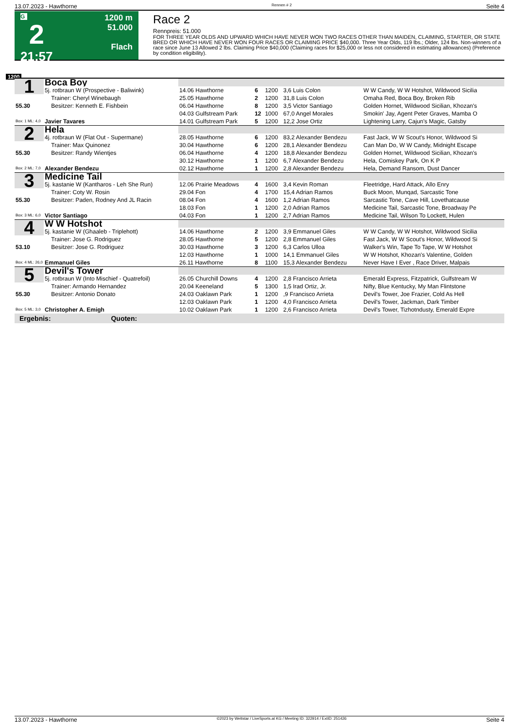13.07.2023 - Hawthorne Rennen # 2 Seite 4
G
2
21:57
1200 m
51.000
Flach
Race 2
Rennpreis: 51.000
FOR THREE YEAR OLDS AND UPWARD WHICH HAVE NEVER WON TWO RACES OTHER THAN MAIDEN, CLAIMING, STARTER, OR STATE BRED OR WHICH HAVE NEVER WON FOUR RACES OR CLAIMING PRICE $40,000. Three Year Olds, 119 lbs.; Older, 124 lbs. Non-winners of a race since June 13 Allowed 2 lbs. Claiming Price $40,000 (Claiming races for $25,000 or less not considered in estimating allowances) (Preference by condition eligibility).
1200
| 1 | Boca Boy | | | | | |
| | 5j. rotbraun W (Prospective - Baliwink) | 14.06 Hawthorne | 6 | 1200 | 3,6 Luis Colon | W W Candy, W W Hotshot, Wildwood Sicilia |
| | Trainer: Cheryl Winebaugh | 25.05 Hawthorne | 2 | 1200 | 31,8 Luis Colon | Omaha Red, Boca Boy, Broken Rib |
| 55.30 | Besitzer: Kenneth E. Fishbein | 06.04 Hawthorne | 8 | 1200 | 3,5 Victor Santiago | Golden Hornet, Wildwood Sicilian, Khozan's |
| | | 04.03 Gulfstream Park | 12 | 1000 | 67,0 Angel Morales | Smokin' Jay, Agent Peter Graves, Mamba O |
| Box: 1 ML: 4,0 | Javier Tavares | 14.01 Gulfstream Park | 5 | 1200 | 12,2 Jose Ortiz | Lightening Larry, Cajun's Magic, Gatsby |
| 2 | Hela | | | | | |
| | 4j. rotbraun W (Flat Out - Supermane) | 28.05 Hawthorne | 6 | 1200 | 83,2 Alexander Bendezu | Fast Jack, W W Scout's Honor, Wildwood Si |
| | Trainer: Max Quinonez | 30.04 Hawthorne | 6 | 1200 | 28,1 Alexander Bendezu | Can Man Do, W W Candy, Midnight Escape |
| 55.30 | Besitzer: Randy Wientjes | 06.04 Hawthorne | 4 | 1200 | 18,8 Alexander Bendezu | Golden Hornet, Wildwood Sicilian, Khozan's |
| | | 30.12 Hawthorne | 1 | 1200 | 6,7 Alexander Bendezu | Hela, Comiskey Park, On K P |
| Box: 2 ML: 7,0 | Alexander Bendezu | 02.12 Hawthorne | 1 | 1200 | 2,8 Alexander Bendezu | Hela, Demand Ransom, Dust Dancer |
| 3 | Medicine Tail | | | | | |
| | 5j. kastanie W (Kantharos - Leh She Run) | 12.06 Prairie Meadows | 4 | 1600 | 3,4 Kevin Roman | Fleetridge, Hard Attack, Allo Enry |
| | Trainer: Coty W. Rosin | 29.04 Fon | 4 | 1700 | 15,4 Adrian Ramos | Buck Moon, Munqad, Sarcastic Tone |
| 55.30 | Besitzer: Paden, Rodney And JL Racin | 08.04 Fon | 4 | 1600 | 1,2 Adrian Ramos | Sarcastic Tone, Cave Hill, Lovethatcause |
| | | 18.03 Fon | 1 | 1200 | 2,0 Adrian Ramos | Medicine Tail, Sarcastic Tone, Broadway Pe |
| Box: 3 ML: 6,0 | Victor Santiago | 04.03 Fon | 1 | 1200 | 2,7 Adrian Ramos | Medicine Tail, Wilson To Lockett, Hulen |
| 4 | W W Hotshot | | | | | |
| | 5j. kastanie W (Ghaaleb - Triplehott) | 14.06 Hawthorne | 2 | 1200 | 3,9 Emmanuel Giles | W W Candy, W W Hotshot, Wildwood Sicilia |
| | Trainer: Jose G. Rodriguez | 28.05 Hawthorne | 5 | 1200 | 2,8 Emmanuel Giles | Fast Jack, W W Scout's Honor, Wildwood Si |
| 53.10 | Besitzer: Jose G. Rodriguez | 30.03 Hawthorne | 3 | 1200 | 6,3 Carlos Ulloa | Walker's Win, Tape To Tape, W W Hotshot |
| | | 12.03 Hawthorne | 1 | 1000 | 14,1 Emmanuel Giles | W W Hotshot, Khozan's Valentine, Golden |
| Box: 4 ML: 26,0 | Emmanuel Giles | 26.11 Hawthorne | 8 | 1100 | 15,3 Alexander Bendezu | Never Have I Ever , Race Driver, Malpais |
| 5 | Devil's Tower | | | | | |
| | 5j. rotbraun W (Into Mischief - Quatrefoil) | 26.05 Churchill Downs | 4 | 1200 | 2,8 Francisco Arrieta | Emerald Express, Fitzpatrick, Gulfstream W |
| | Trainer: Armando Hernandez | 20.04 Keeneland | 5 | 1300 | 1,5 Irad Ortiz, Jr. | Nifty, Blue Kentucky, My Man Flintstone |
| 55.30 | Besitzer: Antonio Donato | 24.03 Oaklawn Park | 1 | 1200 | ,9 Francisco Arrieta | Devil's Tower, Joe Frazier, Cold As Hell |
| | | 12.03 Oaklawn Park | 1 | 1200 | 4,0 Francisco Arrieta | Devil's Tower, Jackman, Dark Timber |
| Box: 5 ML: 3,0 | Christopher A. Emigh | 10.02 Oaklawn Park | 1 | 1200 | 2,6 Francisco Arrieta | Devil's Tower, Tizhotndusty, Emerald Expre |
Ergebnis: Quoten:
13.07.2023 - Hawthorne ©2023 by Wettstar / LiveSports.at KG / Meeting ID: 322914 / ExtID: 251426 Seite 4